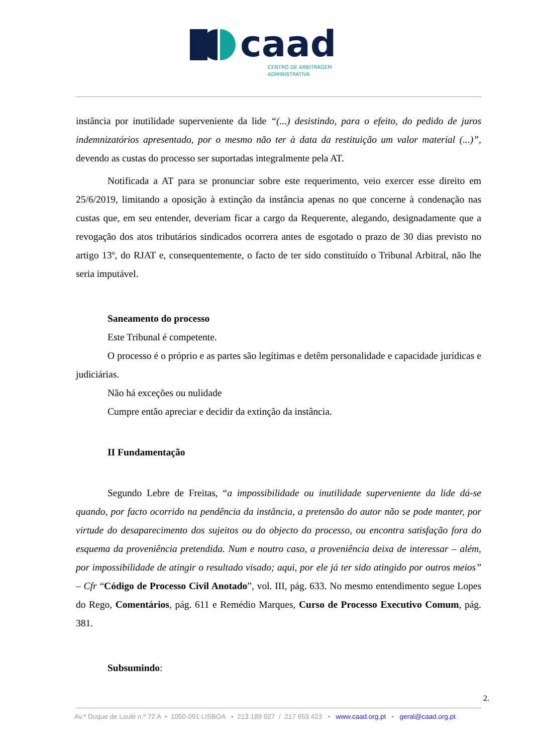caad
CENTRO DE ARBITRAGEM
ADMINISTRATIVA
instância por inutilidade superveniente da lide “(...) desistindo, para o efeito, do pedido de juros indemnizatórios apresentado, por o mesmo não ter à data da restituição um valor material (...)”, devendo as custas do processo ser suportadas integralmente pela AT.
Notificada a AT para se pronunciar sobre este requerimento, veio exercer esse direito em 25/6/2019, limitando a oposição à extinção da instância apenas no que concerne à condenação nas custas que, em seu entender, deveriam ficar a cargo da Requerente, alegando, designadamente que a revogação dos atos tributários sindicados ocorrera antes de esgotado o prazo de 30 dias previsto no artigo 13º, do RJAT e, consequentemente, o facto de ter sido constituído o Tribunal Arbitral, não lhe seria imputável.
Saneamento do processo
Este Tribunal é competente.
O processo é o próprio e as partes são legítimas e detêm personalidade e capacidade jurídicas e judiciárias.
Não há exceções ou nulidade
Cumpre então apreciar e decidir da extinção da instância.
II Fundamentação
Segundo Lebre de Freitas, “a impossibilidade ou inutilidade superveniente da lide dá-se quando, por facto ocorrido na pendência da instância, a pretensão do autor não se pode manter, por virtude do desaparecimento dos sujeitos ou do objecto do processo, ou encontra satisfação fora do esquema da proveniência pretendida. Num e noutro caso, a proveniência deixa de interessar – além, por impossibilidade de atingir o resultado visado; aqui, por ele já ter sido atingido por outros meios” – Cfr “Código de Processo Civil Anotado”, vol. III, pág. 633. No mesmo entendimento segue Lopes do Rego, Comentários, pág. 611 e Remédio Marques, Curso de Processo Executivo Comum, pág. 381.
Subsumindo:
2.
Av.ª Duque de Loulé n.º 72 A • 1050-091 LISBOA • 213 189 027 / 217 653 423 • www.caad.org.pt • geral@caad.org.pt